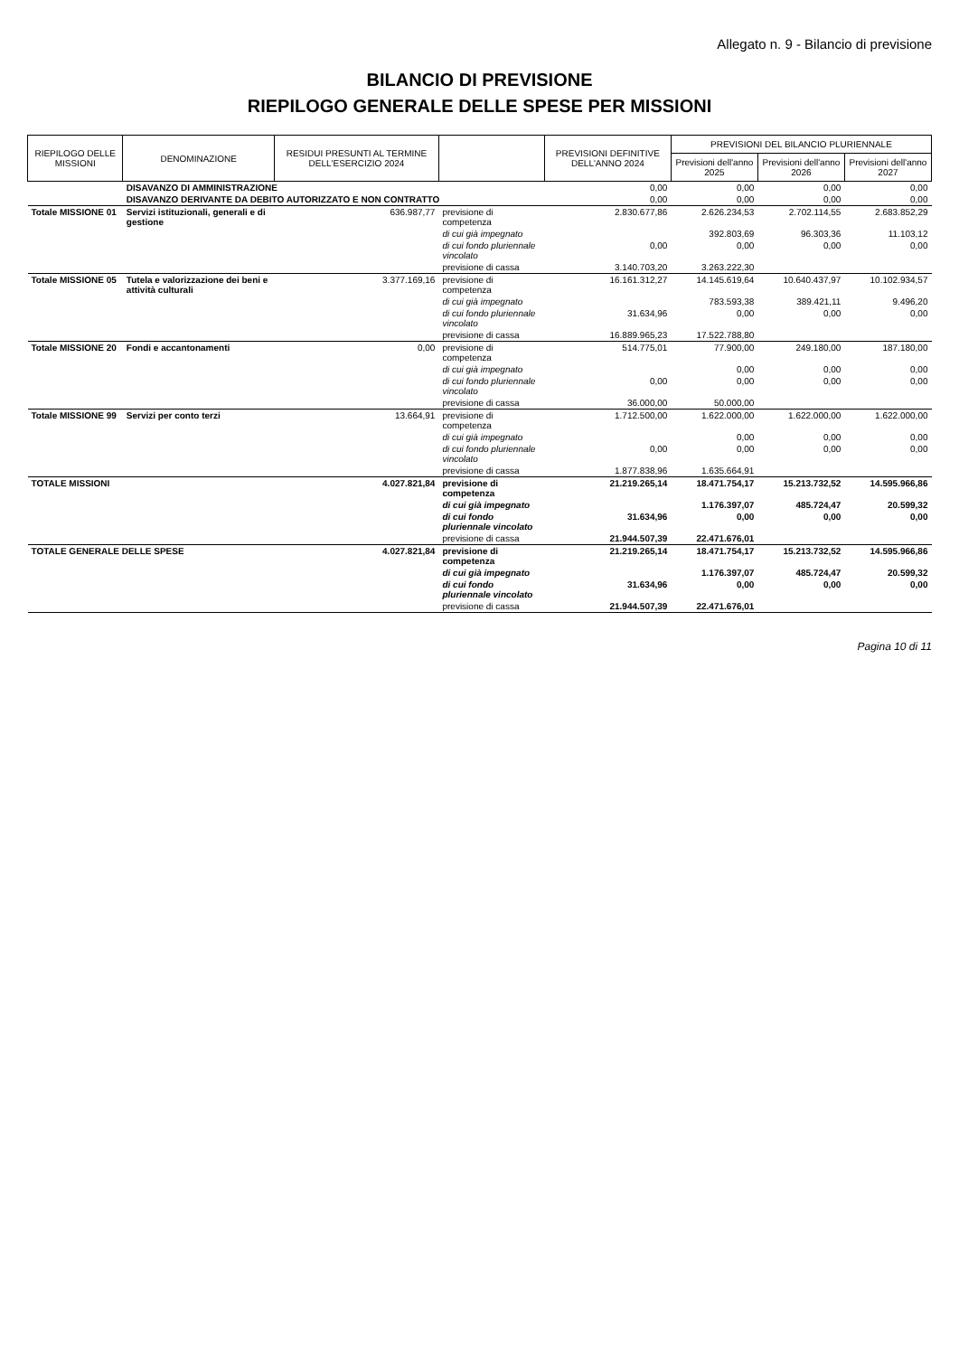Allegato n. 9 - Bilancio di previsione
BILANCIO DI PREVISIONE
RIEPILOGO GENERALE DELLE SPESE PER MISSIONI
| RIEPILOGO DELLE MISSIONI | DENOMINAZIONE | RESIDUI PRESUNTI AL TERMINE DELL'ESERCIZIO 2024 | | PREVISIONI DEFINITIVE DELL'ANNO 2024 | PREVISIONI DEL BILANCIO PLURIENNALE | | |
| --- | --- | --- | --- | --- | --- | --- | --- |
| | | | | | Previsioni dell'anno 2025 | Previsioni dell'anno 2026 | Previsioni dell'anno 2027 |
| | DISAVANZO DI AMMINISTRAZIONE | | | 0,00 | 0,00 | 0,00 | 0,00 |
| | DISAVANZO DERIVANTE DA DEBITO AUTORIZZATO E NON CONTRATTO | | | 0,00 | 0,00 | 0,00 | 0,00 |
| Totale MISSIONE 01 | Servizi istituzionali, generali e di gestione | 636.987,77 | previsione di competenza | 2.830.677,86 | 2.626.234,53 | 2.702.114,55 | 2.683.852,29 |
| | | | di cui già impegnato | | 392.803,69 | 96.303,36 | 11.103,12 |
| | | | di cui fondo pluriennale vincolato | 0,00 | 0,00 | 0,00 | 0,00 |
| | | | previsione di cassa | 3.140.703,20 | 3.263.222,30 | | |
| Totale MISSIONE 05 | Tutela e valorizzazione dei beni e attività culturali | 3.377.169,16 | previsione di competenza | 16.161.312,27 | 14.145.619,64 | 10.640.437,97 | 10.102.934,57 |
| | | | di cui già impegnato | | 783.593,38 | 389.421,11 | 9.496,20 |
| | | | di cui fondo pluriennale vincolato | 31.634,96 | 0,00 | 0,00 | 0,00 |
| | | | previsione di cassa | 16.889.965,23 | 17.522.788,80 | | |
| Totale MISSIONE 20 | Fondi e accantonamenti | 0,00 | previsione di competenza | 514.775,01 | 77.900,00 | 249.180,00 | 187.180,00 |
| | | | di cui già impegnato | | 0,00 | 0,00 | 0,00 |
| | | | di cui fondo pluriennale vincolato | 0,00 | 0,00 | 0,00 | 0,00 |
| | | | previsione di cassa | 36.000,00 | 50.000,00 | | |
| Totale MISSIONE 99 | Servizi per conto terzi | 13.664,91 | previsione di competenza | 1.712.500,00 | 1.622.000,00 | 1.622.000,00 | 1.622.000,00 |
| | | | di cui già impegnato | | 0,00 | 0,00 | 0,00 |
| | | | di cui fondo pluriennale vincolato | 0,00 | 0,00 | 0,00 | 0,00 |
| | | | previsione di cassa | 1.877.838,96 | 1.635.664,91 | | |
| TOTALE MISSIONI | | 4.027.821,84 | previsione di competenza | 21.219.265,14 | 18.471.754,17 | 15.213.732,52 | 14.595.966,86 |
| | | | di cui già impegnato | | 1.176.397,07 | 485.724,47 | 20.599,32 |
| | | | di cui fondo pluriennale vincolato | 31.634,96 | 0,00 | 0,00 | 0,00 |
| | | | previsione di cassa | 21.944.507,39 | 22.471.676,01 | | |
| TOTALE GENERALE DELLE SPESE | | 4.027.821,84 | previsione di competenza | 21.219.265,14 | 18.471.754,17 | 15.213.732,52 | 14.595.966,86 |
| | | | di cui già impegnato | | 1.176.397,07 | 485.724,47 | 20.599,32 |
| | | | di cui fondo pluriennale vincolato | 31.634,96 | 0,00 | 0,00 | 0,00 |
| | | | previsione di cassa | 21.944.507,39 | 22.471.676,01 | | |
Pagina 10 di 11